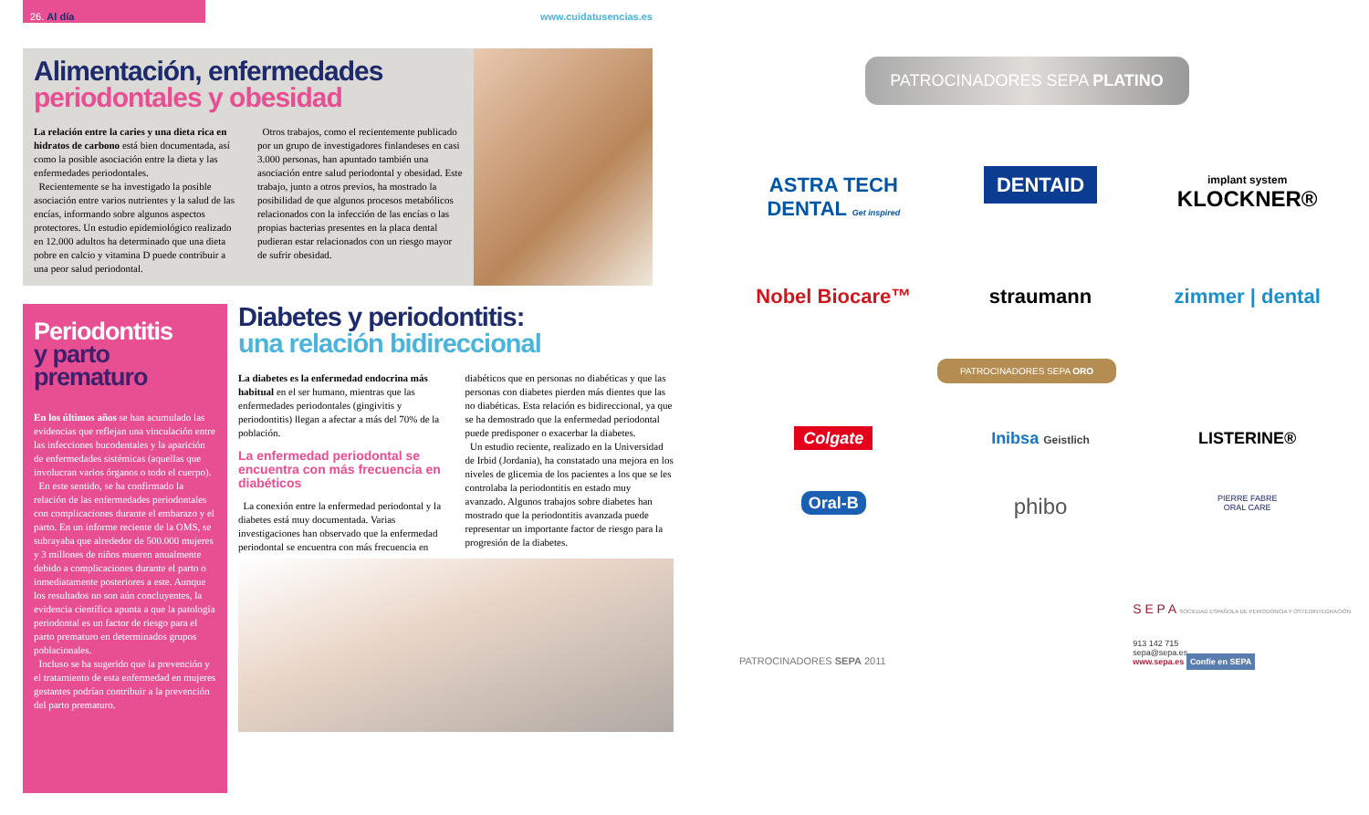26. Al día www.cuidatusencias.es
Alimentación, enfermedades
periodontales y obesidad
La relación entre la caries y una dieta rica en hidratos de carbono está bien documentada, así como la posible asociación entre la dieta y las enfermedades periodontales.
Recientemente se ha investigado la posible asociación entre varios nutrientes y la salud de las encías, informando sobre algunos aspectos protectores. Un estudio epidemiológico realizado en 12.000 adultos ha determinado que una dieta pobre en calcio y vitamina D puede contribuir a una peor salud periodontal.
Otros trabajos, como el recientemente publicado por un grupo de investigadores finlandeses en casi 3.000 personas, han apuntado también una asociación entre salud periodontal y obesidad. Este trabajo, junto a otros previos, ha mostrado la posibilidad de que algunos procesos metabólicos relacionados con la infección de las encías o las propias bacterias presentes en la placa dental pudieran estar relacionados con un riesgo mayor de sufrir obesidad.
Periodontitis
y parto
prematuro
En los últimos años se han acumulado las evidencias que reflejan una vinculación entre las infecciones bucodentales y la aparición de enfermedades sistémicas (aquellas que involucran varios órganos o todo el cuerpo).
En este sentido, se ha confirmado la relación de las enfermedades periodontales con complicaciones durante el embarazo y el parto. En un informe reciente de la OMS, se subrayaba que alrededor de 500.000 mujeres y 3 millones de niños mueren anualmente debido a complicaciones durante el parto o inmediatamente posteriores a este. Aunque los resultados no son aún concluyentes, la evidencia científica apunta a que la patología periodontal es un factor de riesgo para el parto prematuro en determinados grupos poblacionales.
Incluso se ha sugerido que la prevención y el tratamiento de esta enfermedad en mujeres gestantes podrían contribuir a la prevención del parto prematuro.
Diabetes y periodontitis:
una relación bidireccional
La diabetes es la enfermedad endocrina más habitual en el ser humano, mientras que las enfermedades periodontales (gingivitis y periodontitis) llegan a afectar a más del 70% de la población.
La enfermedad periodontal se encuentra con más frecuencia en diabéticos
La conexión entre la enfermedad periodontal y la diabetes está muy documentada. Varias investigaciones han observado que la enfermedad periodontal se encuentra con más frecuencia en diabéticos que en personas no diabéticas y que las personas con diabetes pierden más dientes que las no diabéticas. Esta relación es bidireccional, ya que se ha demostrado que la enfermedad periodontal puede predisponer o exacerbar la diabetes.
Un estudio reciente, realizado en la Universidad de Irbid (Jordania), ha constatado una mejora en los niveles de glicemia de los pacientes a los que se les controlaba la periodontitis en estado muy avanzado. Algunos trabajos sobre diabetes han mostrado que la periodontitis avanzada puede representar un importante factor de riesgo para la progresión de la diabetes.
PATROCINADORES SEPA PLATINO
ASTRA TECH DENTAL Get inspired
DENTAID
implant system
KLOCKNER®
Nobel Biocare™
straumann
zimmer | dental
PATROCINADORES SEPA ORO
Colgate
Inibsa Geistlich
LISTERINE®
Oral-B
phibo
PIERRE FABRE
ORAL CARE
PATROCINADORES SEPA 2011
S E P A SOCIEDAD ESPAÑOLA DE PERIODONCIA Y OSTEOINTEGRACIÓN
913 142 715
sepa@sepa.es
www.sepa.es Confíe en SEPA